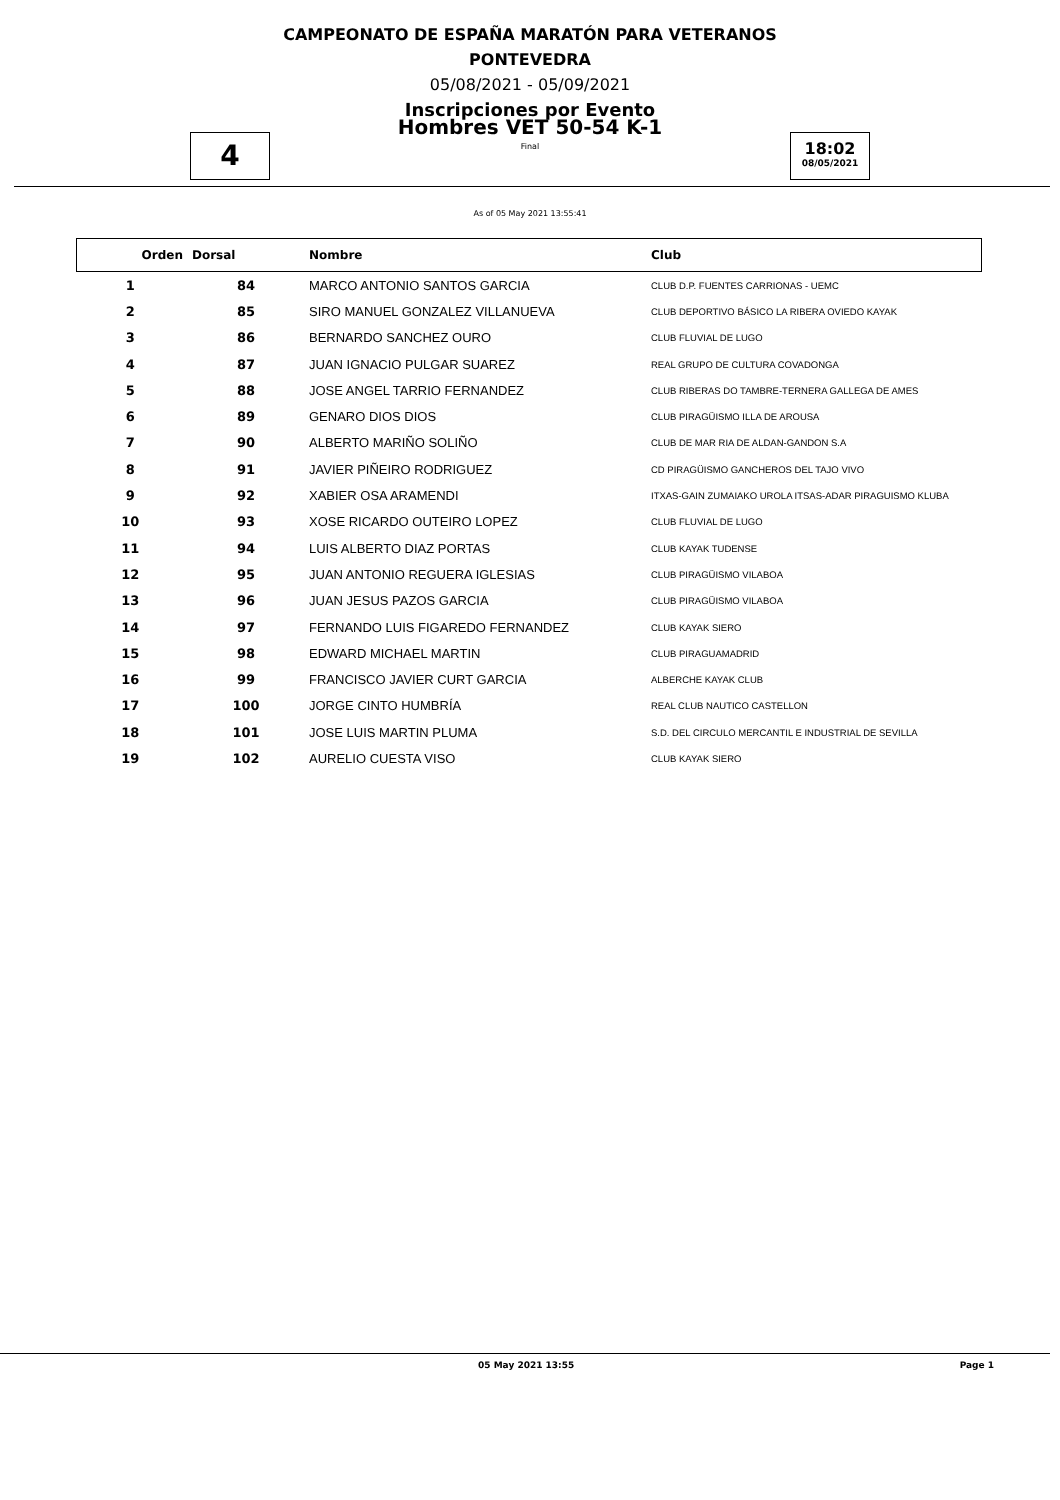CAMPEONATO DE ESPAÑA MARATÓN PARA VETERANOS
PONTEVEDRA
05/08/2021 - 05/09/2021
Inscripciones por Evento
4
Hombres VET 50-54 K-1
Final
18:02
08/05/2021
As of 05 May 2021 13:55:41
| Orden | Dorsal | Nombre | Club |
| --- | --- | --- | --- |
| 1 | 84 | MARCO ANTONIO SANTOS GARCIA | CLUB D.P. FUENTES CARRIONAS - UEMC |
| 2 | 85 | SIRO MANUEL GONZALEZ VILLANUEVA | CLUB DEPORTIVO BÁSICO LA RIBERA OVIEDO KAYAK |
| 3 | 86 | BERNARDO SANCHEZ OURO | CLUB FLUVIAL DE LUGO |
| 4 | 87 | JUAN IGNACIO PULGAR SUAREZ | REAL GRUPO DE CULTURA COVADONGA |
| 5 | 88 | JOSE ANGEL TARRIO FERNANDEZ | CLUB RIBERAS DO TAMBRE-TERNERA GALLEGA DE AMES |
| 6 | 89 | GENARO DIOS DIOS | CLUB PIRAGÜISMO ILLA DE AROUSA |
| 7 | 90 | ALBERTO MARIÑO SOLIÑO | CLUB DE MAR RIA DE ALDAN-GANDON S.A |
| 8 | 91 | JAVIER PIÑEIRO RODRIGUEZ | CD PIRAGÜISMO GANCHEROS DEL TAJO VIVO |
| 9 | 92 | XABIER OSA ARAMENDI | ITXAS-GAIN ZUMAIAKO UROLA ITSAS-ADAR PIRAGUISMO KLUBA |
| 10 | 93 | XOSE RICARDO OUTEIRO LOPEZ | CLUB FLUVIAL DE LUGO |
| 11 | 94 | LUIS ALBERTO DIAZ PORTAS | CLUB KAYAK TUDENSE |
| 12 | 95 | JUAN ANTONIO REGUERA IGLESIAS | CLUB PIRAGÜISMO VILABOA |
| 13 | 96 | JUAN JESUS PAZOS GARCIA | CLUB PIRAGÜISMO VILABOA |
| 14 | 97 | FERNANDO LUIS FIGAREDO FERNANDEZ | CLUB KAYAK SIERO |
| 15 | 98 | EDWARD MICHAEL MARTIN | CLUB PIRAGUAMADRID |
| 16 | 99 | FRANCISCO JAVIER CURT GARCIA | ALBERCHE KAYAK CLUB |
| 17 | 100 | JORGE CINTO HUMBRÍA | REAL CLUB NAUTICO CASTELLON |
| 18 | 101 | JOSE LUIS MARTIN PLUMA | S.D. DEL CIRCULO MERCANTIL E INDUSTRIAL DE SEVILLA |
| 19 | 102 | AURELIO CUESTA VISO | CLUB KAYAK SIERO |
05 May 2021 13:55 Page 1